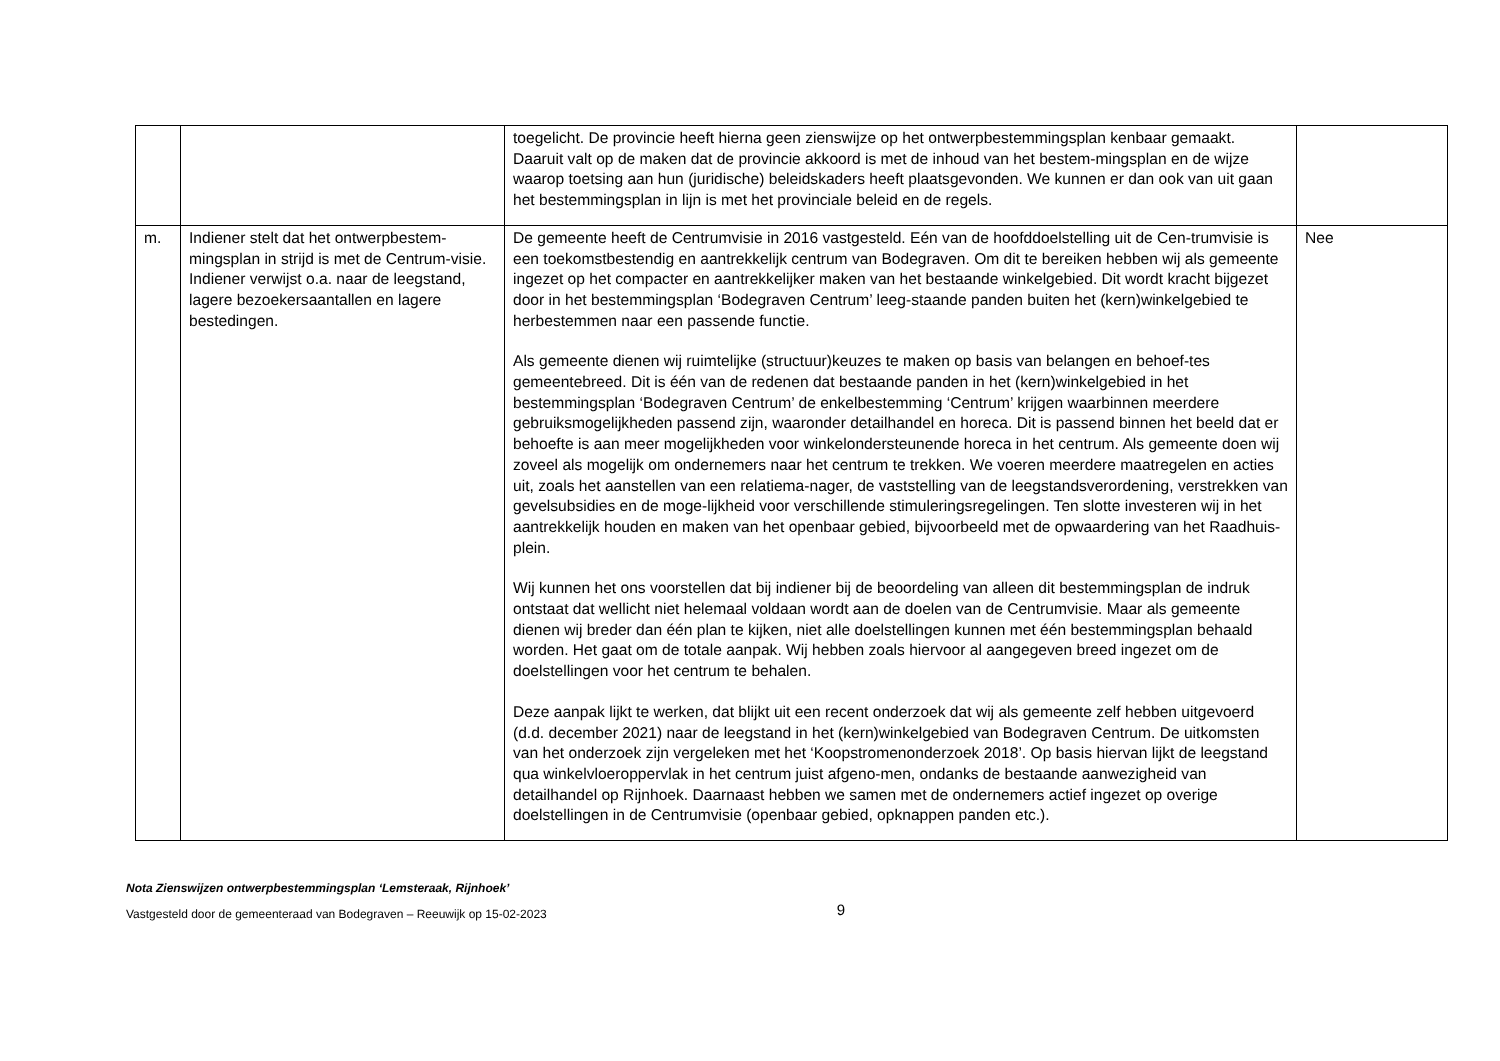| | | toegelicht. De provincie heeft hierna geen zienswijze op het ontwerpbestemmingsplan kenbaar gemaakt. Daaruit valt op de maken dat de provincie akkoord is met de inhoud van het bestem-mingsplan en de wijze waarop toetsing aan hun (juridische) beleidskaders heeft plaatsgevonden. We kunnen er dan ook van uit gaan het bestemmingsplan in lijn is met het provinciale beleid en de regels. | |
| m. | Indiener stelt dat het ontwerpbestem-mingsplan in strijd is met de Centrum-visie. Indiener verwijst o.a. naar de leegstand, lagere bezoekersaantallen en lagere bestedingen. | De gemeente heeft de Centrumvisie in 2016 vastgesteld. Eén van de hoofddoelstelling uit de Cen-trumvisie is een toekomstbestendig en aantrekkelijk centrum van Bodegraven. Om dit te bereiken hebben wij als gemeente ingezet op het compacter en aantrekkelijker maken van het bestaande winkelgebied. Dit wordt kracht bijgezet door in het bestemmingsplan ‘Bodegraven Centrum’ leeg-staande panden buiten het (kern)winkelgebied te herbestemmen naar een passende functie. Als gemeente dienen wij ruimtelijke (structuur)keuzes te maken op basis van belangen en behoef-tes gemeentebreed. Dit is één van de redenen dat bestaande panden in het (kern)winkelgebied in het bestemmingsplan ‘Bodegraven Centrum’ de enkelbestemming ‘Centrum’ krijgen waarbinnen meerdere gebruiksmogelijkheden passend zijn, waaronder detailhandel en horeca. Dit is passend binnen het beeld dat er behoefte is aan meer mogelijkheden voor winkelondersteunende horeca in het centrum. Als gemeente doen wij zoveel als mogelijk om ondernemers naar het centrum te trekken. We voeren meerdere maatregelen en acties uit, zoals het aanstellen van een relatiema-nager, de vaststelling van de leegstandsverordening, verstrekken van gevelsubsidies en de moge-lijkheid voor verschillende stimuleringsregelingen. Ten slotte investeren wij in het aantrekkelijk houden en maken van het openbaar gebied, bijvoorbeeld met de opwaardering van het Raadhuis-plein. Wij kunnen het ons voorstellen dat bij indiener bij de beoordeling van alleen dit bestemmingsplan de indruk ontstaat dat wellicht niet helemaal voldaan wordt aan de doelen van de Centrumvisie. Maar als gemeente dienen wij breder dan één plan te kijken, niet alle doelstellingen kunnen met één bestemmingsplan behaald worden. Het gaat om de totale aanpak. Wij hebben zoals hiervoor al aangegeven breed ingezet om de doelstellingen voor het centrum te behalen. Deze aanpak lijkt te werken, dat blijkt uit een recent onderzoek dat wij als gemeente zelf hebben uitgevoerd (d.d. december 2021) naar de leegstand in het (kern)winkelgebied van Bodegraven Centrum. De uitkomsten van het onderzoek zijn vergeleken met het ‘Koopstromenonderzoek 2018’. Op basis hiervan lijkt de leegstand qua winkelvloeroppervlak in het centrum juist afgeno-men, ondanks de bestaande aanwezigheid van detailhandel op Rijnhoek. Daarnaast hebben we samen met de ondernemers actief ingezet op overige doelstellingen in de Centrumvisie (openbaar gebied, opknappen panden etc.). | Nee |
Nota Zienswijzen ontwerpbestemmingsplan ‘Lemsteraak, Rijnhoek’
Vastgesteld door de gemeenteraad van Bodegraven – Reeuwijk op 15-02-2023 9